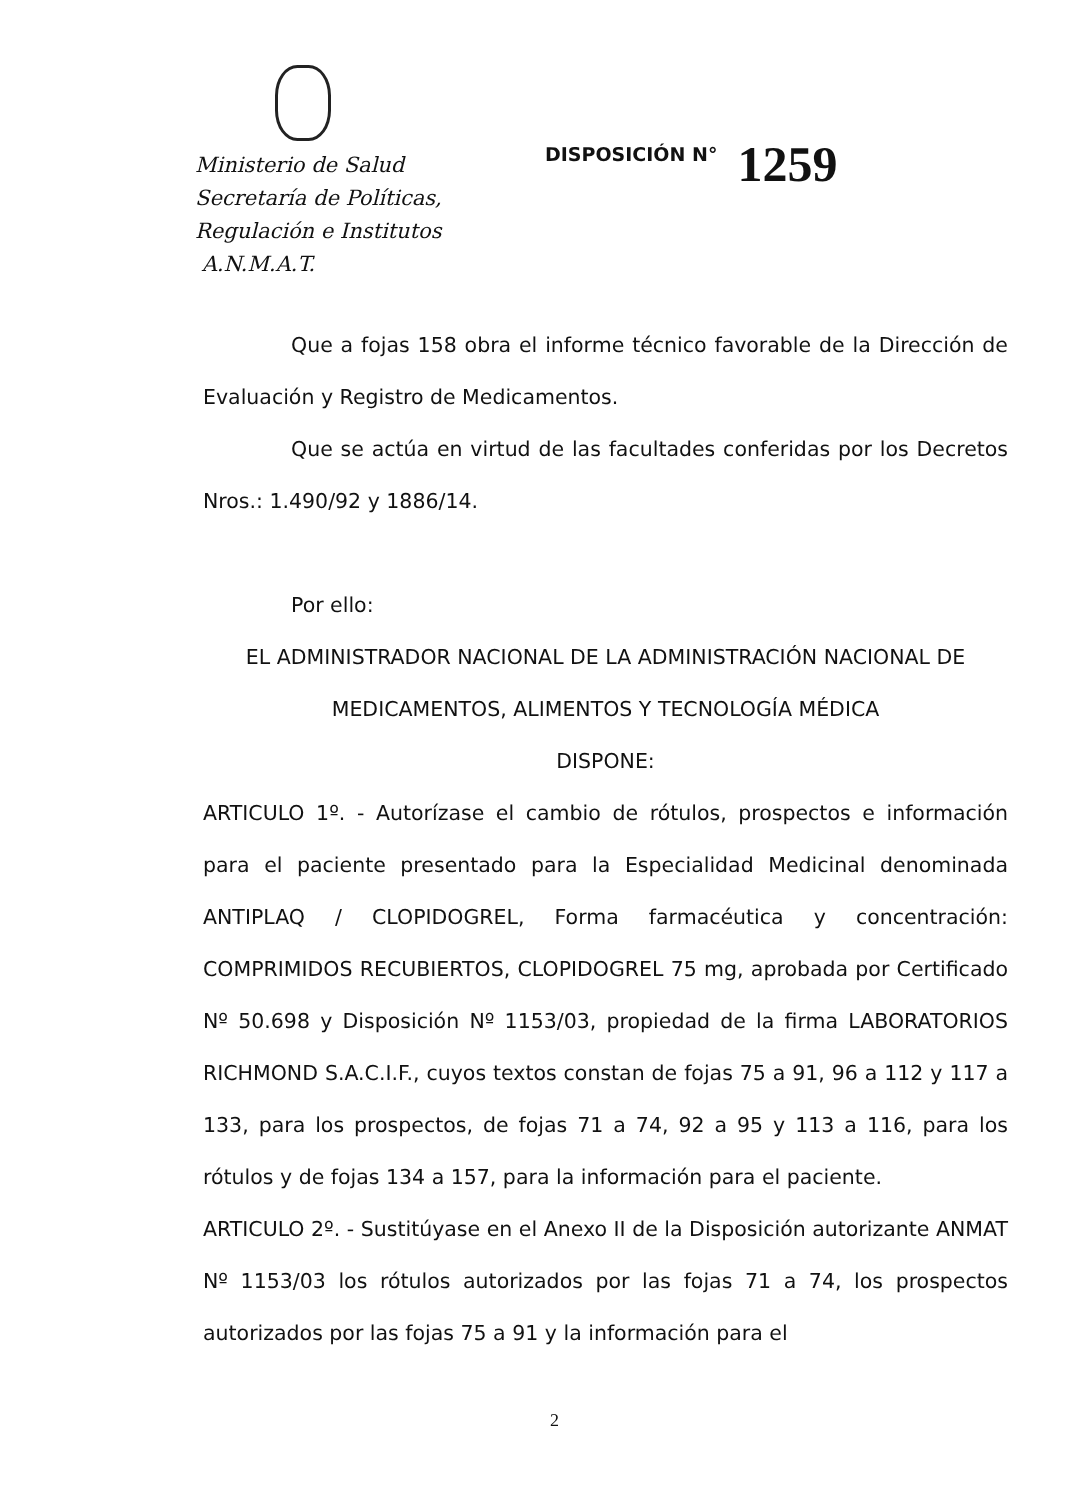Ministerio de Salud
Secretaría de Políticas,
Regulación e Institutos
A.N.M.A.T.
DISPOSICIÓN N° 1259
Que a fojas 158 obra el informe técnico favorable de la Dirección de Evaluación y Registro de Medicamentos.
Que se actúa en virtud de las facultades conferidas por los Decretos Nros.: 1.490/92 y 1886/14.
Por ello:
EL ADMINISTRADOR NACIONAL DE LA ADMINISTRACIÓN NACIONAL DE
MEDICAMENTOS, ALIMENTOS Y TECNOLOGÍA MÉDICA
DISPONE:
ARTICULO 1º. - Autorízase el cambio de rótulos, prospectos e información para el paciente presentado para la Especialidad Medicinal denominada ANTIPLAQ / CLOPIDOGREL, Forma farmacéutica y concentración: COMPRIMIDOS RECUBIERTOS, CLOPIDOGREL 75 mg, aprobada por Certificado Nº 50.698 y Disposición Nº 1153/03, propiedad de la firma LABORATORIOS RICHMOND S.A.C.I.F., cuyos textos constan de fojas 75 a 91, 96 a 112 y 117 a 133, para los prospectos, de fojas 71 a 74, 92 a 95 y 113 a 116, para los rótulos y de fojas 134 a 157, para la información para el paciente.
ARTICULO 2º. - Sustitúyase en el Anexo II de la Disposición autorizante ANMAT Nº 1153/03 los rótulos autorizados por las fojas 71 a 74, los prospectos autorizados por las fojas 75 a 91 y la información para el
2